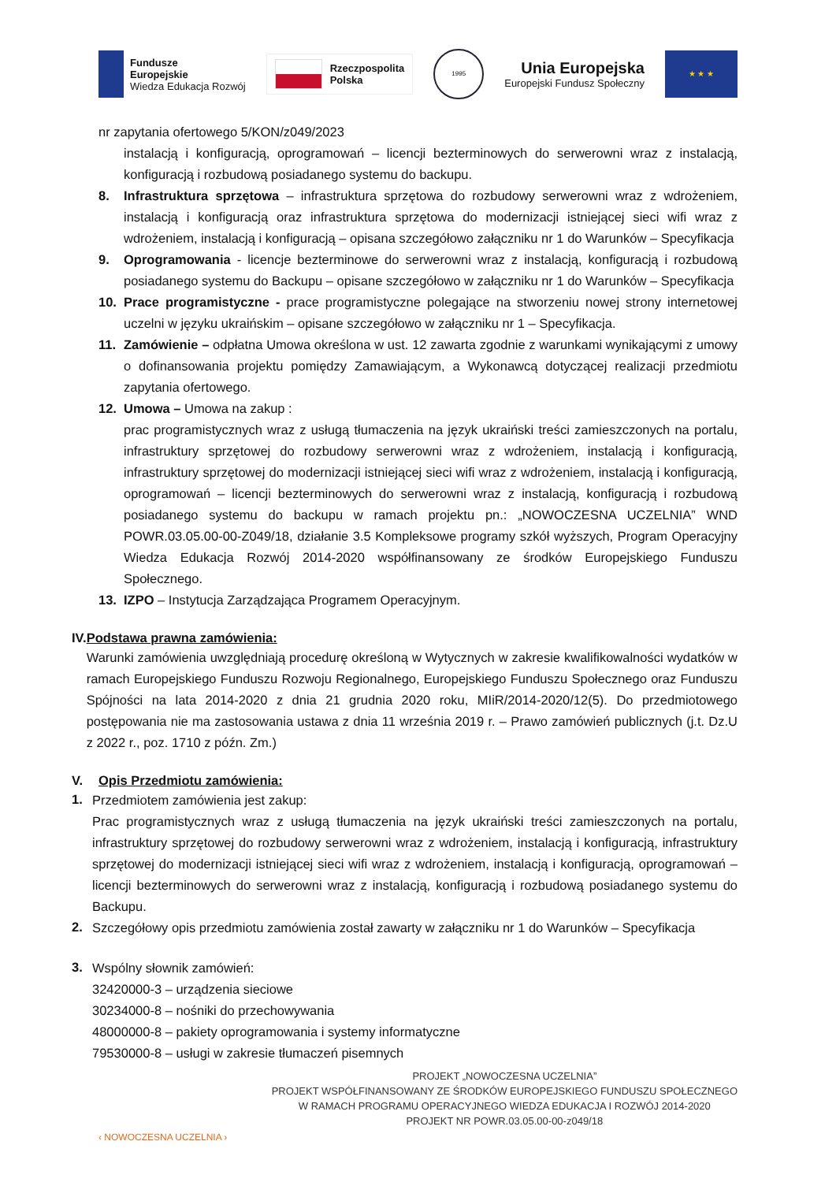Fundusze
Europejskie
Wiedza Edukacja Rozwój
Rzeczpospolita
Polska
1995
Unia Europejska
Europejski Fundusz Społeczny
★ ★ ★
nr zapytania ofertowego 5/KON/z049/2023
instalacją i konfiguracją, oprogramowań – licencji bezterminowych do serwerowni wraz z instalacją, konfiguracją i rozbudową posiadanego systemu do backupu.
8. Infrastruktura sprzętowa – infrastruktura sprzętowa do rozbudowy serwerowni wraz z wdrożeniem, instalacją i konfiguracją oraz infrastruktura sprzętowa do modernizacji istniejącej sieci wifi wraz z wdrożeniem, instalacją i konfiguracją – opisana szczegółowo załączniku nr 1 do Warunków – Specyfikacja
9. Oprogramowania - licencje bezterminowe do serwerowni wraz z instalacją, konfiguracją i rozbudową posiadanego systemu do Backupu – opisane szczegółowo w załączniku nr 1 do Warunków – Specyfikacja
10. Prace programistyczne - prace programistyczne polegające na stworzeniu nowej strony internetowej uczelni w języku ukraińskim – opisane szczegółowo w załączniku nr 1 – Specyfikacja.
11. Zamówienie – odpłatna Umowa określona w ust. 12 zawarta zgodnie z warunkami wynikającymi z umowy o dofinansowania projektu pomiędzy Zamawiającym, a Wykonawcą dotyczącej realizacji przedmiotu zapytania ofertowego.
12. Umowa – Umowa na zakup :
prac programistycznych wraz z usługą tłumaczenia na język ukraiński treści zamieszczonych na portalu, infrastruktury sprzętowej do rozbudowy serwerowni wraz z wdrożeniem, instalacją i konfiguracją, infrastruktury sprzętowej do modernizacji istniejącej sieci wifi wraz z wdrożeniem, instalacją i konfiguracją, oprogramowań – licencji bezterminowych do serwerowni wraz z instalacją, konfiguracją i rozbudową posiadanego systemu do backupu w ramach projektu pn.: „NOWOCZESNA UCZELNIA” WND POWR.03.05.00-00-Z049/18, działanie 3.5 Kompleksowe programy szkół wyższych, Program Operacyjny Wiedza Edukacja Rozwój 2014-2020 współfinansowany ze środków Europejskiego Funduszu Społecznego.
13. IZPO – Instytucja Zarządzająca Programem Operacyjnym.
IV. Podstawa prawna zamówienia:
Warunki zamówienia uwzględniają procedurę określoną w Wytycznych w zakresie kwalifikowalności wydatków w ramach Europejskiego Funduszu Rozwoju Regionalnego, Europejskiego Funduszu Społecznego oraz Funduszu Spójności na lata 2014-2020 z dnia 21 grudnia 2020 roku, MIiR/2014-2020/12(5). Do przedmiotowego postępowania nie ma zastosowania ustawa z dnia 11 września 2019 r. – Prawo zamówień publicznych (j.t. Dz.U z 2022 r., poz. 1710 z późn. Zm.)
V. Opis Przedmiotu zamówienia:
1.
Przedmiotem zamówienia jest zakup:
Prac programistycznych wraz z usługą tłumaczenia na język ukraiński treści zamieszczonych na portalu, infrastruktury sprzętowej do rozbudowy serwerowni wraz z wdrożeniem, instalacją i konfiguracją, infrastruktury sprzętowej do modernizacji istniejącej sieci wifi wraz z wdrożeniem, instalacją i konfiguracją, oprogramowań – licencji bezterminowych do serwerowni wraz z instalacją, konfiguracją i rozbudową posiadanego systemu do Backupu.
2.
Szczegółowy opis przedmiotu zamówienia został zawarty w załączniku nr 1 do Warunków – Specyfikacja
3.
Wspólny słownik zamówień:
32420000-3 – urządzenia sieciowe
30234000-8 – nośniki do przechowywania
48000000-8 – pakiety oprogramowania i systemy informatyczne
79530000-8 – usługi w zakresie tłumaczeń pisemnych
‹ NOWOCZESNA UCZELNIA ›
PROJEKT „NOWOCZESNA UCZELNIA”
PROJEKT WSPÓŁFINANSOWANY ZE ŚRODKÓW EUROPEJSKIEGO FUNDUSZU SPOŁECZNEGO
W RAMACH PROGRAMU OPERACYJNEGO WIEDZA EDUKACJA I ROZWÓJ 2014-2020
PROJEKT NR POWR.03.05.00-00-z049/18